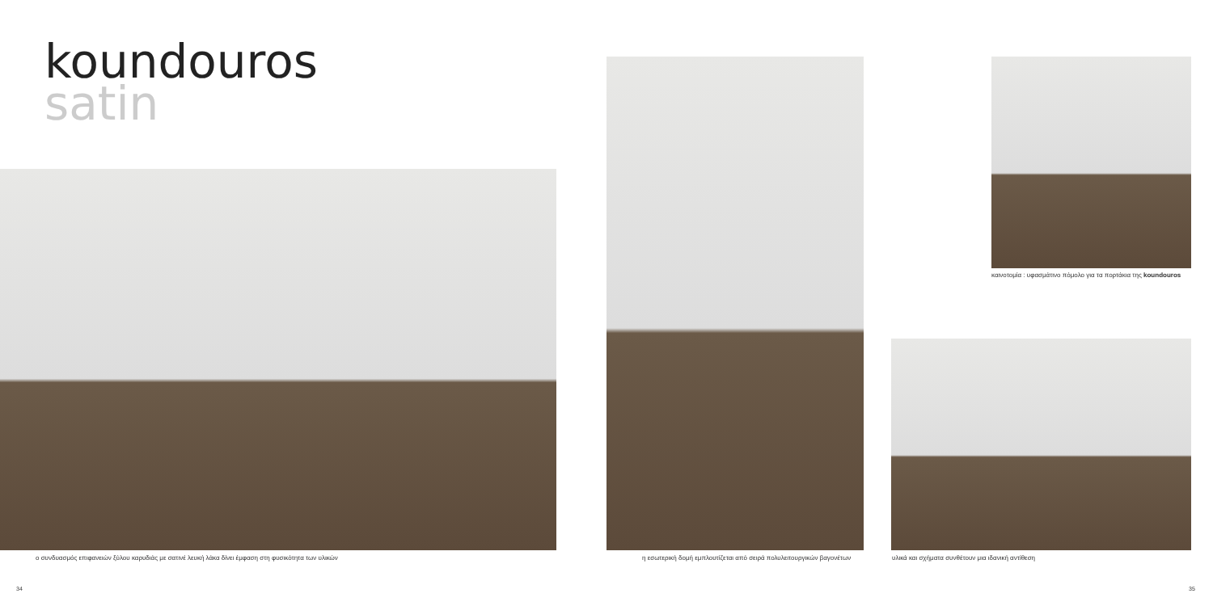koundouros
satin
ο συνδυασμός επιφανειών ξύλου καρυδιάς με σατινέ λευκή λάκα δίνει έμφαση στη φυσικότητα των υλικών
η εσωτερική δομή εμπλουτίζεται από σειρά πολυλειτουργικών βαγονέτων
υλικά και σχήματα συνθέτουν μια ιδανική αντίθεση
καινοτομία : υφασμάτινο πόμολο για τα πορτάκια της koundouros
34 35